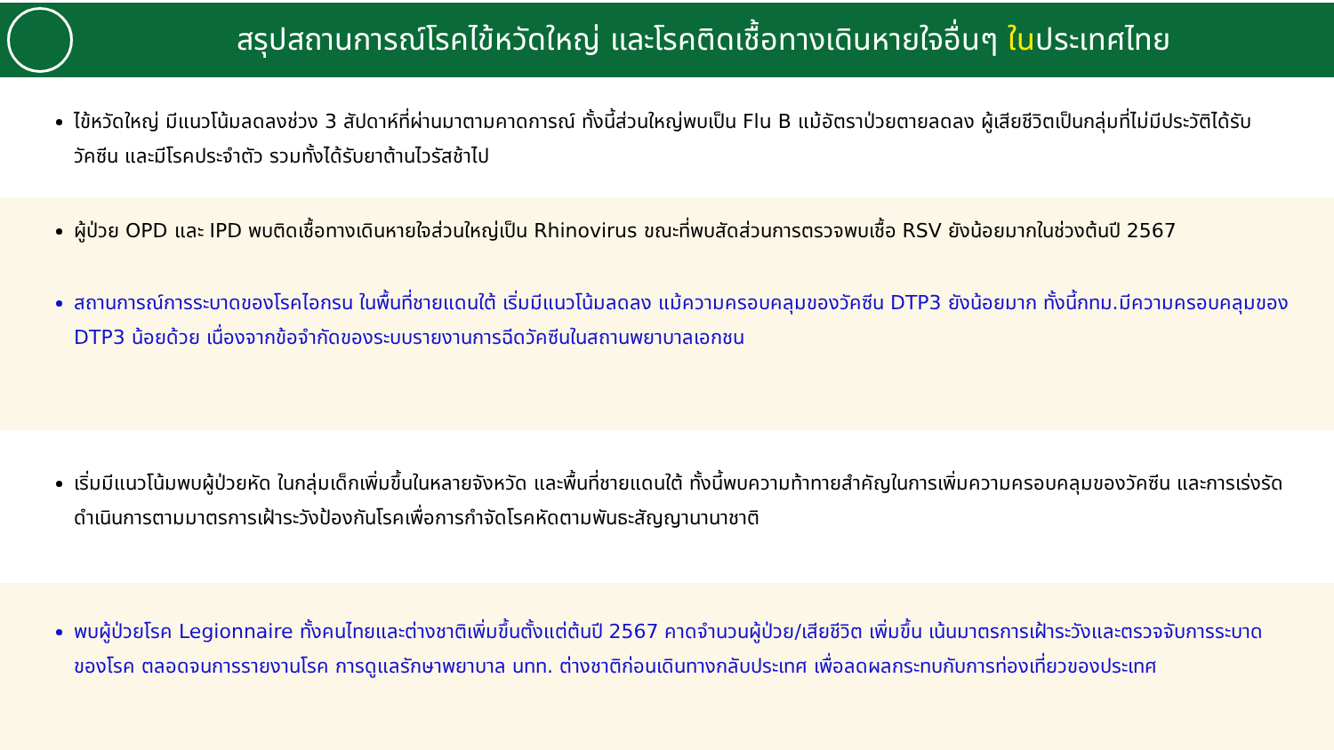สรุปสถานการณ์โรคไข้หวัดใหญ่ และโรคติดเชื้อทางเดินหายใจอื่นๆ ในประเทศไทย
ไข้หวัดใหญ่ มีแนวโน้มลดลงช่วง 3 สัปดาห์ที่ผ่านมาตามคาดการณ์ ทั้งนี้ส่วนใหญ่พบเป็น Flu B แม้อัตราป่วยตายลดลง ผู้เสียชีวิตเป็นกลุ่มที่ไม่มีประวัติได้รับวัคซีน และมีโรคประจำตัว รวมทั้งได้รับยาต้านไวรัสช้าไป
ผู้ป่วย OPD และ IPD พบติดเชื้อทางเดินหายใจส่วนใหญ่เป็น Rhinovirus ขณะที่พบสัดส่วนการตรวจพบเชื้อ RSV ยังน้อยมากในช่วงต้นปี 2567
สถานการณ์การระบาดของโรคไอกรน ในพื้นที่ชายแดนใต้ เริ่มมีแนวโน้มลดลง แม้ความครอบคลุมของวัคซีน DTP3 ยังน้อยมาก ทั้งนี้กทม.มีความครอบคลุมของ DTP3 น้อยด้วย เนื่องจากข้อจำกัดของระบบรายงานการฉีดวัคซีนในสถานพยาบาลเอกชน
เริ่มมีแนวโน้มพบผู้ป่วยหัด ในกลุ่มเด็กเพิ่มขึ้นในหลายจังหวัด และพื้นที่ชายแดนใต้ ทั้งนี้พบความท้าทายสำคัญในการเพิ่มความครอบคลุมของวัคซีน และการเร่งรัดดำเนินการตามมาตรการเฝ้าระวังป้องกันโรคเพื่อการกำจัดโรคหัดตามพันธะสัญญานานาชาติ
พบผู้ป่วยโรค Legionnaire ทั้งคนไทยและต่างชาติเพิ่มขึ้นตั้งแต่ต้นปี 2567 คาดจำนวนผู้ป่วย/เสียชีวิต เพิ่มขึ้น เน้นมาตรการเฝ้าระวังและตรวจจับการระบาดของโรค ตลอดจนการรายงานโรค การดูแลรักษาพยาบาล นทท. ต่างชาติก่อนเดินทางกลับประเทศ เพื่อลดผลกระทบกับการท่องเที่ยวของประเทศ